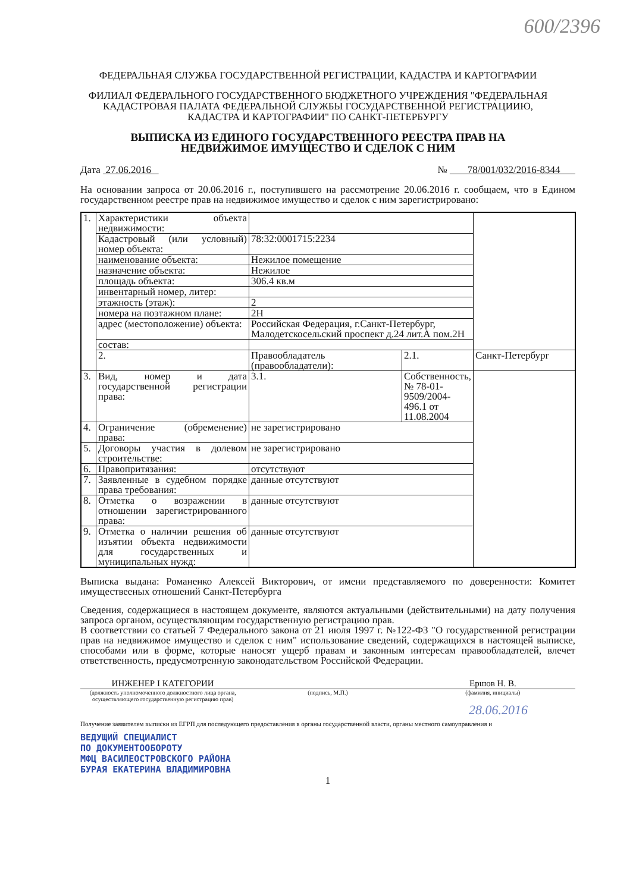600/2396
ФЕДЕРАЛЬНАЯ СЛУЖБА ГОСУДАРСТВЕННОЙ РЕГИСТРАЦИИ, КАДАСТРА И КАРТОГРАФИИ
ФИЛИАЛ ФЕДЕРАЛЬНОГО ГОСУДАРСТВЕННОГО БЮДЖЕТНОГО УЧРЕЖДЕНИЯ "ФЕДЕРАЛЬНАЯ КАДАСТРОВАЯ ПАЛАТА ФЕДЕРАЛЬНОЙ СЛУЖБЫ ГОСУДАРСТВЕННОЙ РЕГИСТРАЦИИЮ, КАДАСТРА И КАРТОГРАФИИ" ПО САНКТ-ПЕТЕРБУРГУ
ВЫПИСКА ИЗ ЕДИНОГО ГОСУДАРСТВЕННОГО РЕЕСТРА ПРАВ НА НЕДВИЖИМОЕ ИМУЩЕСТВО И СДЕЛОК С НИМ
Дата 27.06.2016 № 78/001/032/2016-8344
На основании запроса от 20.06.2016 г., поступившего на рассмотрение 20.06.2016 г. сообщаем, что в Едином государственном реестре прав на недвижимое имущество и сделок с ним зарегистрировано:
| 1. | Характеристики объекта недвижимости: | | | |
| | Кадастровый (или условный) номер объекта: | 78:32:0001715:2234 | | |
| | наименование объекта: | Нежилое помещение | | |
| | назначение объекта: | Нежилое | | |
| | площадь объекта: | 306.4 кв.м | | |
| | инвентарный номер, литер: | | | |
| | этажность (этаж): | 2 | | |
| | номера на поэтажном плане: | 2Н | | |
| | адрес (местоположение) объекта: | Российская Федерация, г.Санкт-Петербург, Малодетскосельский проспект д.24 лит.А пом.2Н | | |
| | состав: | | | |
| | 2. | Правообладатель (правообладатели): | 2.1. | Санкт-Петербург |
| 3. | Вид, номер и дата государственной регистрации права: | 3.1. | Собственность, № 78-01-9509/2004-496.1 от 11.08.2004 | |
| 4. | Ограничение (обременение) права: | не зарегистрировано | | |
| 5. | Договоры участия в долевом строительстве: | не зарегистрировано | | |
| 6. | Правопритязания: | отсутствуют | | |
| 7. | Заявленные в судебном порядке права требования: | данные отсутствуют | | |
| 8. | Отметка о возражении в отношении зарегистрированного права: | данные отсутствуют | | |
| 9. | Отметка о наличии решения об изъятии объекта недвижимости для государственных и муниципальных нужд: | данные отсутствуют | | |
Выписка выдана: Романенко Алексей Викторович, от имени представляемого по доверенности: Комитет имуществееных отношений Санкт-Петербурга
Сведения, содержащиеся в настоящем документе, являются актуальными (действительными) на дату получения запроса органом, осуществляющим государственную регистрацию прав.
В соответствии со статьей 7 Федерального закона от 21 июля 1997 г. №122-ФЗ "О государственной регистрации прав на недвижимое имущество и сделок с ним" использование сведений, содержащихся в настоящей выписке, способами или в форме, которые наносят ущерб правам и законным интересам правообладателей, влечет ответственность, предусмотренную законодательством Российской Федерации.
ИНЖЕНЕР I КАТЕГОРИИ
(должность уполномоченного должностного лица органа, осуществляющего государственную регистрацию прав)
(подпись, М.П.)
Ершов Н. В.
(фамилия, инициалы)
28.06.2016
Получение заявителем выписки из ЕГРП для последующего предоставления в органы государственной власти, органы местного самоуправления и
ВЕДУЩИЙ СПЕЦИАЛИСТ
ПО ДОКУМЕНТООБОРОТУ
МФЦ ВАСИЛЕОСТРОВСКОГО РАЙОНА
БУРАЯ ЕКАТЕРИНА ВЛАДИМИРОВНА
1